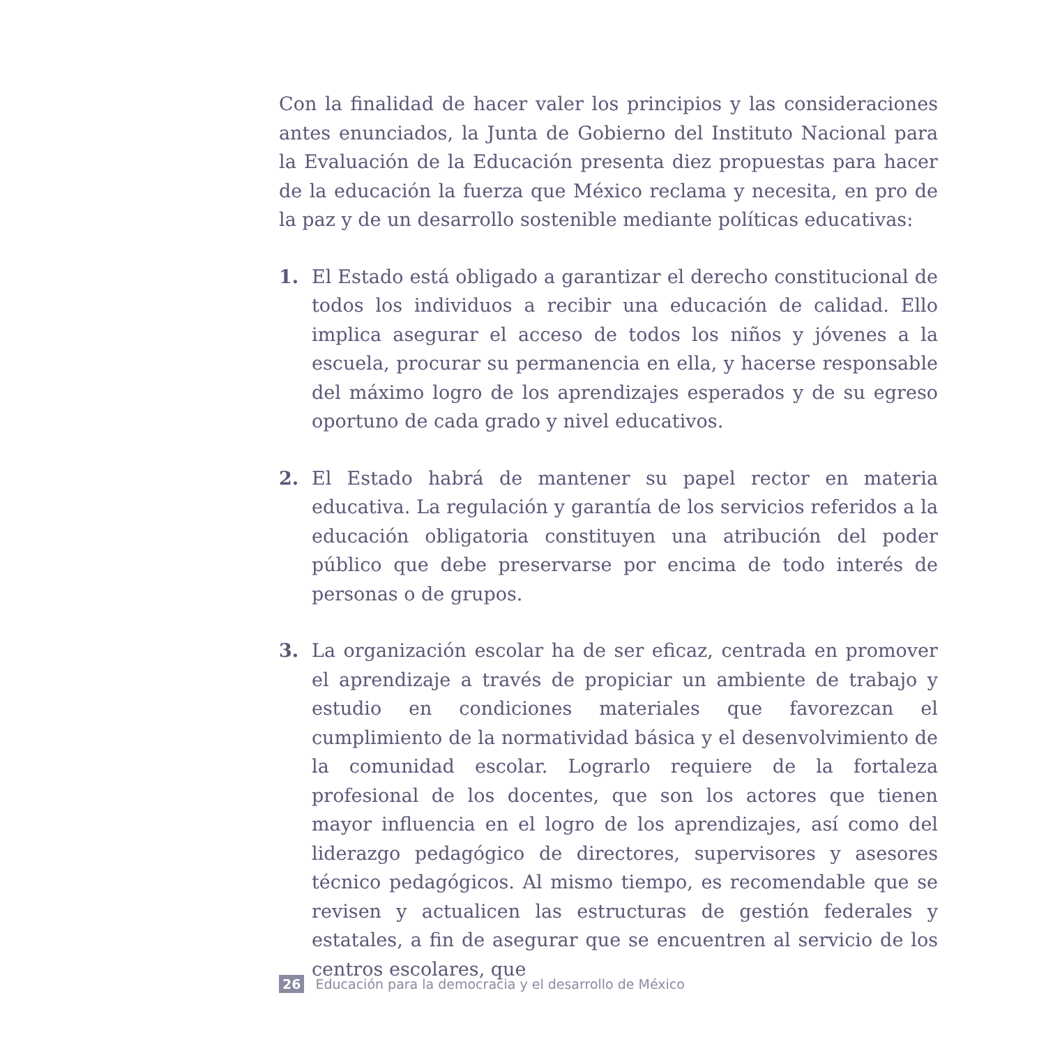Con la finalidad de hacer valer los principios y las consideraciones antes enunciados, la Junta de Gobierno del Instituto Nacional para la Evaluación de la Educación presenta diez propuestas para hacer de la educación la fuerza que México reclama y necesita, en pro de la paz y de un desarrollo sostenible mediante políticas educativas:
1. El Estado está obligado a garantizar el derecho constitucional de todos los individuos a recibir una educación de calidad. Ello implica asegurar el acceso de todos los niños y jóvenes a la escuela, procurar su permanencia en ella, y hacerse responsable del máximo logro de los aprendizajes esperados y de su egreso oportuno de cada grado y nivel educativos.
2. El Estado habrá de mantener su papel rector en materia educativa. La regulación y garantía de los servicios referidos a la educación obligatoria constituyen una atribución del poder público que debe preservarse por encima de todo interés de personas o de grupos.
3. La organización escolar ha de ser eficaz, centrada en promover el aprendizaje a través de propiciar un ambiente de trabajo y estudio en condiciones materiales que favorezcan el cumplimiento de la normatividad básica y el desenvolvimiento de la comunidad escolar. Lograrlo requiere de la fortaleza profesional de los docentes, que son los actores que tienen mayor influencia en el logro de los aprendizajes, así como del liderazgo pedagógico de directores, supervisores y asesores técnico pedagógicos. Al mismo tiempo, es recomendable que se revisen y actualicen las estructuras de gestión federales y estatales, a fin de asegurar que se encuentren al servicio de los centros escolares, que
26 Educación para la democracia y el desarrollo de México